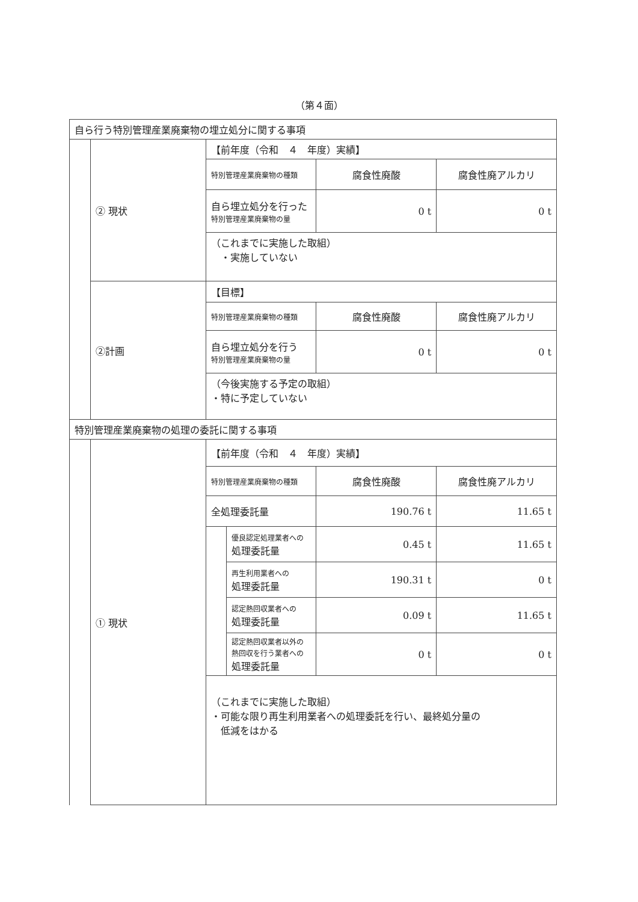（第４面）
| 自ら行う特別管理産業廃棄物の埋立処分に関する事項 | | | | | |
| | ② 現状 | 【前年度（令和 ４ 年度）実績】 | | | |
| | | 特別管理産業廃棄物の種類 | | 腐食性廃酸 | 腐食性廃アルカリ |
| | | 自ら埋立処分を行った 特別管理産業廃棄物の量 | | 0 t | 0 t |
| | | （これまでに実施した取組） ・実施していない | | | |
| | ②計画 | 【目標】 | | | |
| | | 特別管理産業廃棄物の種類 | | 腐食性廃酸 | 腐食性廃アルカリ |
| | | 自ら埋立処分を行う 特別管理産業廃棄物の量 | | 0 t | 0 t |
| | | （今後実施する予定の取組） ・特に予定していない | | | |
| 特別管理産業廃棄物の処理の委託に関する事項 | | | | | |
| | ① 現状 | 【前年度（令和 ４ 年度）実績】 | | | |
| | | 特別管理産業廃棄物の種類 | | 腐食性廃酸 | 腐食性廃アルカリ |
| | | 全処理委託量 | | 190.76 t | 11.65 t |
| | | | 優良認定処理業者への 処理委託量 | 0.45 t | 11.65 t |
| | | | 再生利用業者への 処理委託量 | 190.31 t | 0 t |
| | | | 認定熱回収業者への 処理委託量 | 0.09 t | 11.65 t |
| | | | 認定熱回収業者以外の 熱回収を行う業者への 処理委託量 | 0 t | 0 t |
| | | （これまでに実施した取組） ・可能な限り再生利用業者への処理委託を行い、最終処分量の 低減をはかる | | | |